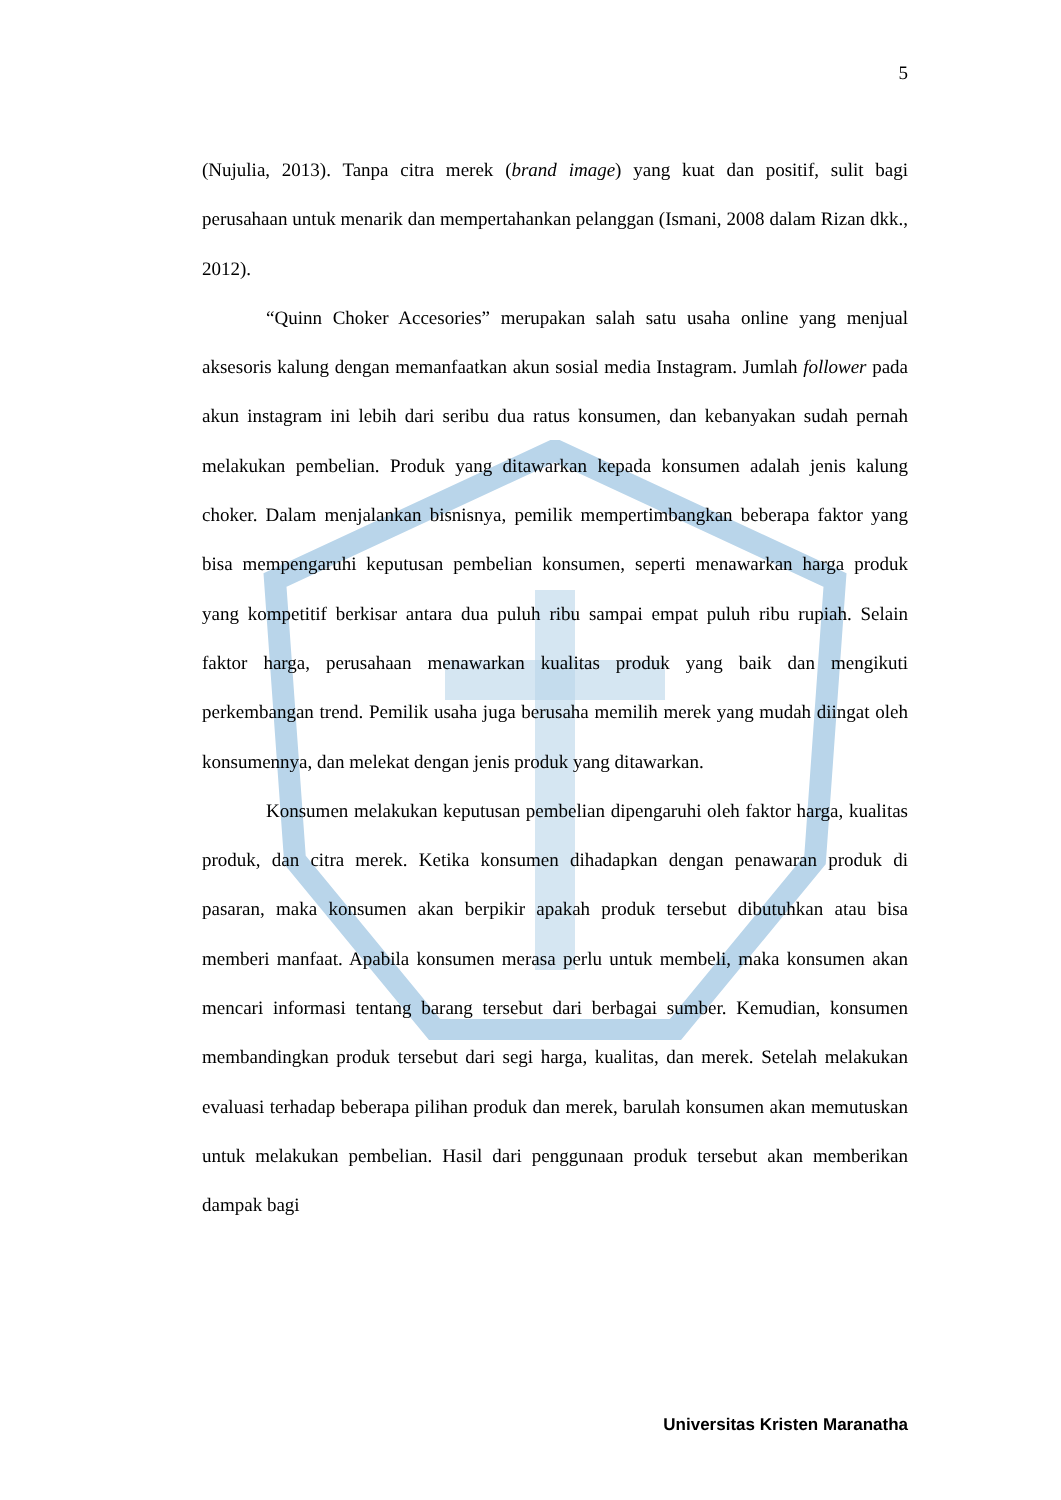5
(Nujulia, 2013). Tanpa citra merek (brand image) yang kuat dan positif, sulit bagi perusahaan untuk menarik dan mempertahankan pelanggan (Ismani, 2008 dalam Rizan dkk., 2012).
“Quinn Choker Accesories” merupakan salah satu usaha online yang menjual aksesoris kalung dengan memanfaatkan akun sosial media Instagram. Jumlah follower pada akun instagram ini lebih dari seribu dua ratus konsumen, dan kebanyakan sudah pernah melakukan pembelian. Produk yang ditawarkan kepada konsumen adalah jenis kalung choker. Dalam menjalankan bisnisnya, pemilik mempertimbangkan beberapa faktor yang bisa mempengaruhi keputusan pembelian konsumen, seperti menawarkan harga produk yang kompetitif berkisar antara dua puluh ribu sampai empat puluh ribu rupiah. Selain faktor harga, perusahaan menawarkan kualitas produk yang baik dan mengikuti perkembangan trend. Pemilik usaha juga berusaha memilih merek yang mudah diingat oleh konsumennya, dan melekat dengan jenis produk yang ditawarkan.
Konsumen melakukan keputusan pembelian dipengaruhi oleh faktor harga, kualitas produk, dan citra merek. Ketika konsumen dihadapkan dengan penawaran produk di pasaran, maka konsumen akan berpikir apakah produk tersebut dibutuhkan atau bisa memberi manfaat. Apabila konsumen merasa perlu untuk membeli, maka konsumen akan mencari informasi tentang barang tersebut dari berbagai sumber. Kemudian, konsumen membandingkan produk tersebut dari segi harga, kualitas, dan merek. Setelah melakukan evaluasi terhadap beberapa pilihan produk dan merek, barulah konsumen akan memutuskan untuk melakukan pembelian. Hasil dari penggunaan produk tersebut akan memberikan dampak bagi
Universitas Kristen Maranatha